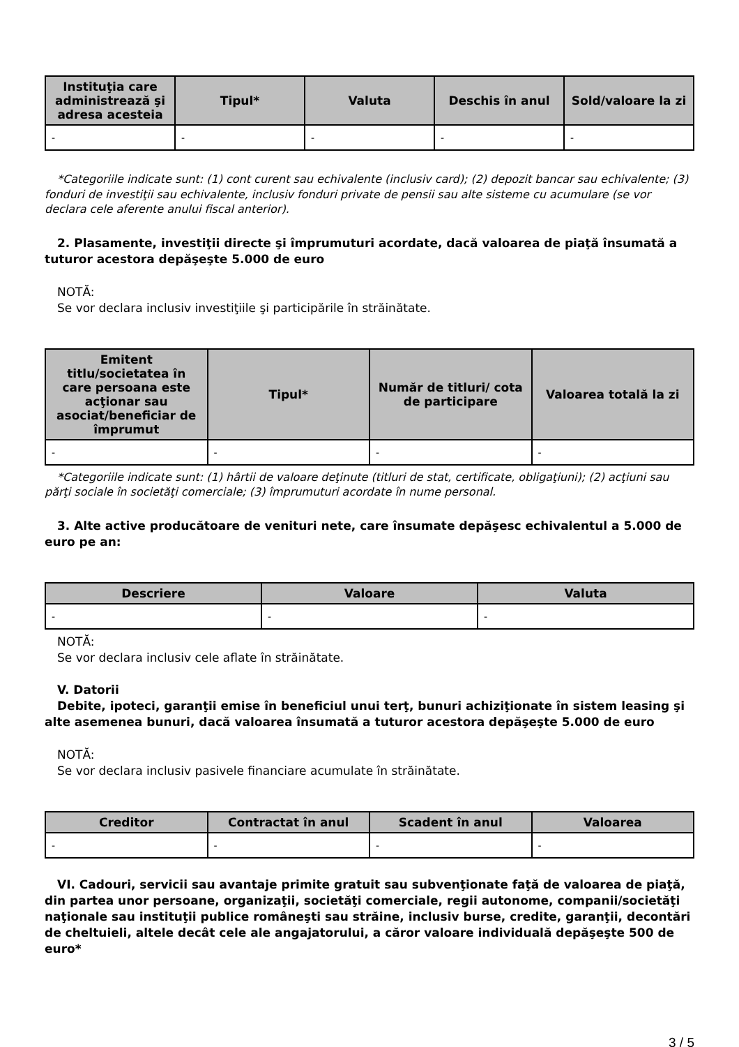| Instituţia care administrează şi adresa acesteia | Tipul* | Valuta | Deschis în anul | Sold/valoare la zi |
| --- | --- | --- | --- | --- |
| - | - | - | - | - |
*Categoriile indicate sunt: (1) cont curent sau echivalente (inclusiv card); (2) depozit bancar sau echivalente; (3) fonduri de investiţii sau echivalente, inclusiv fonduri private de pensii sau alte sisteme cu acumulare (se vor declara cele aferente anului fiscal anterior).
2. Plasamente, investiţii directe şi împrumuturi acordate, dacă valoarea de piaţă însumată a tuturor acestora depăşeşte 5.000 de euro
NOTĂ:
Se vor declara inclusiv investiţiile şi participările în străinătate.
| Emitent titlu/societatea în care persoana este acţionar sau asociat/beneficiar de împrumut | Tipul* | Număr de titluri/ cota de participare | Valoarea totală la zi |
| --- | --- | --- | --- |
| - | - | - | - |
*Categoriile indicate sunt: (1) hârtii de valoare deţinute (titluri de stat, certificate, obligaţiuni); (2) acţiuni sau părţi sociale în societăţi comerciale; (3) împrumuturi acordate în nume personal.
3. Alte active producătoare de venituri nete, care însumate depăşesc echivalentul a 5.000 de euro pe an:
| Descriere | Valoare | Valuta |
| --- | --- | --- |
| - | - | - |
NOTĂ:
Se vor declara inclusiv cele aflate în străinătate.
V. Datorii
Debite, ipoteci, garanţii emise în beneficiul unui terţ, bunuri achiziţionate în sistem leasing şi alte asemenea bunuri, dacă valoarea însumată a tuturor acestora depăşeşte 5.000 de euro
NOTĂ:
Se vor declara inclusiv pasivele financiare acumulate în străinătate.
| Creditor | Contractat în anul | Scadent în anul | Valoarea |
| --- | --- | --- | --- |
| - | - | - | - |
VI. Cadouri, servicii sau avantaje primite gratuit sau subvenţionate faţă de valoarea de piaţă, din partea unor persoane, organizaţii, societăţi comerciale, regii autonome, companii/societăţi naţionale sau instituţii publice româneşti sau străine, inclusiv burse, credite, garanţii, decontări de cheltuieli, altele decât cele ale angajatorului, a căror valoare individuală depăşeşte 500 de euro*
3 / 5